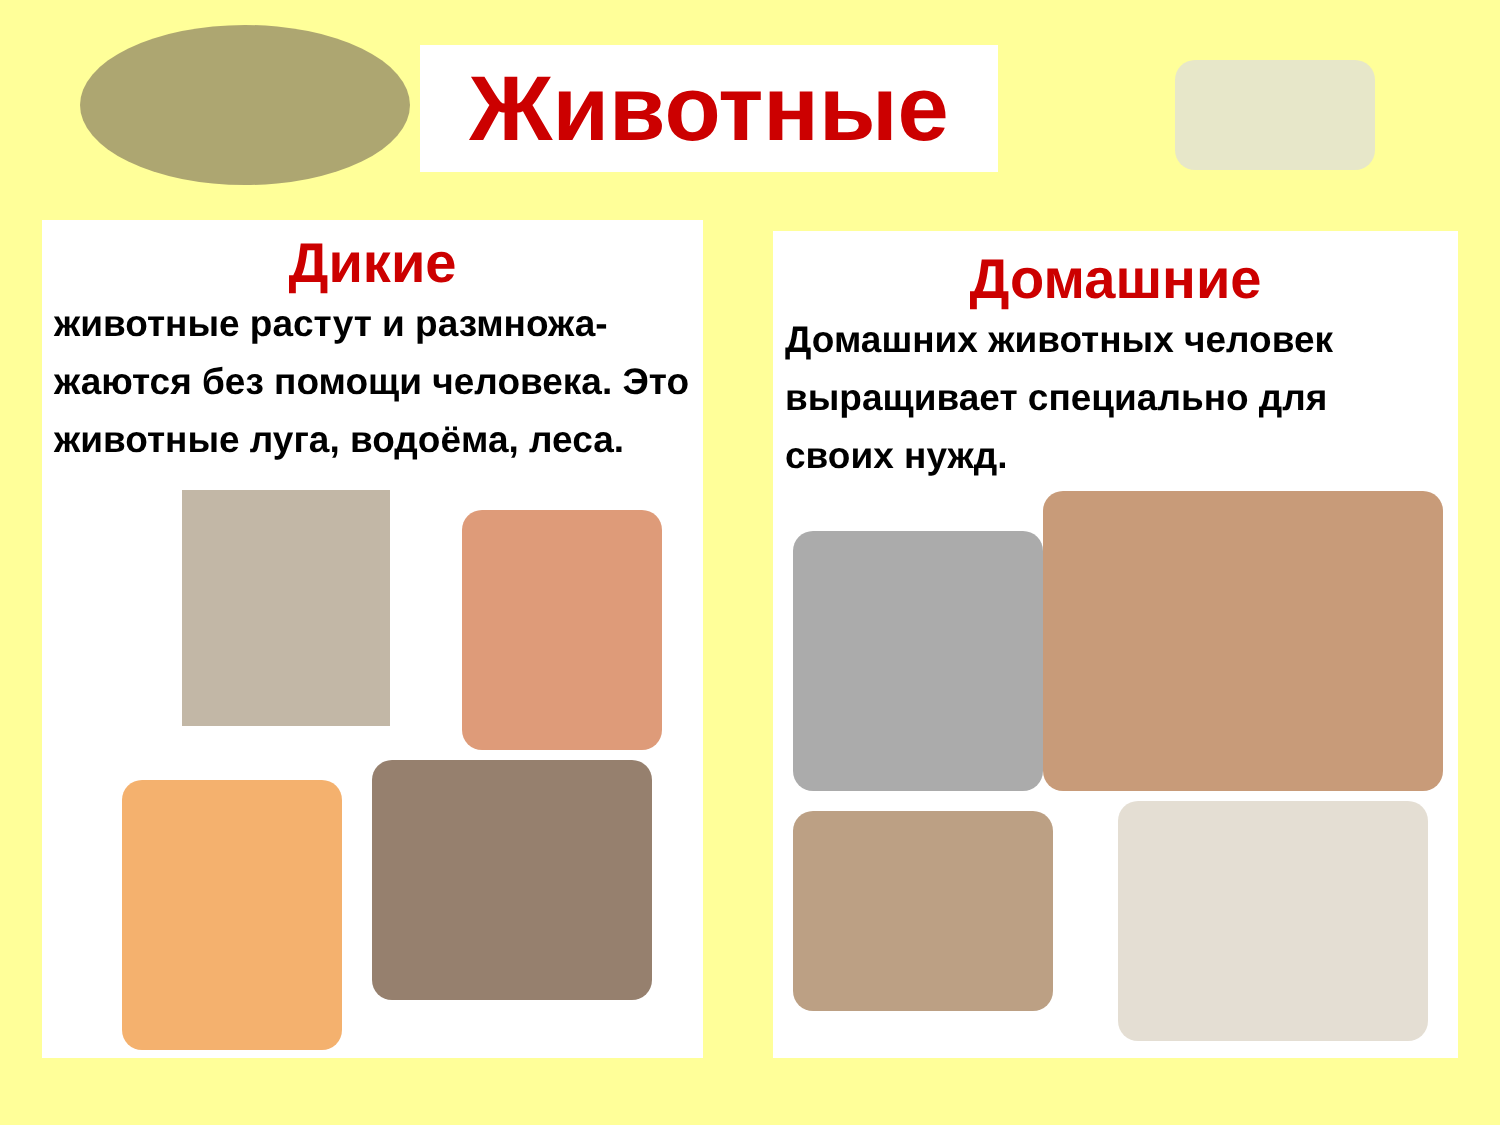Животные
Дикие
животные растут и размножа-жаются без помощи человека. Это животные луга, водоёма, леса.
Домашние
Домашних животных человек выращивает специально для своих нужд.